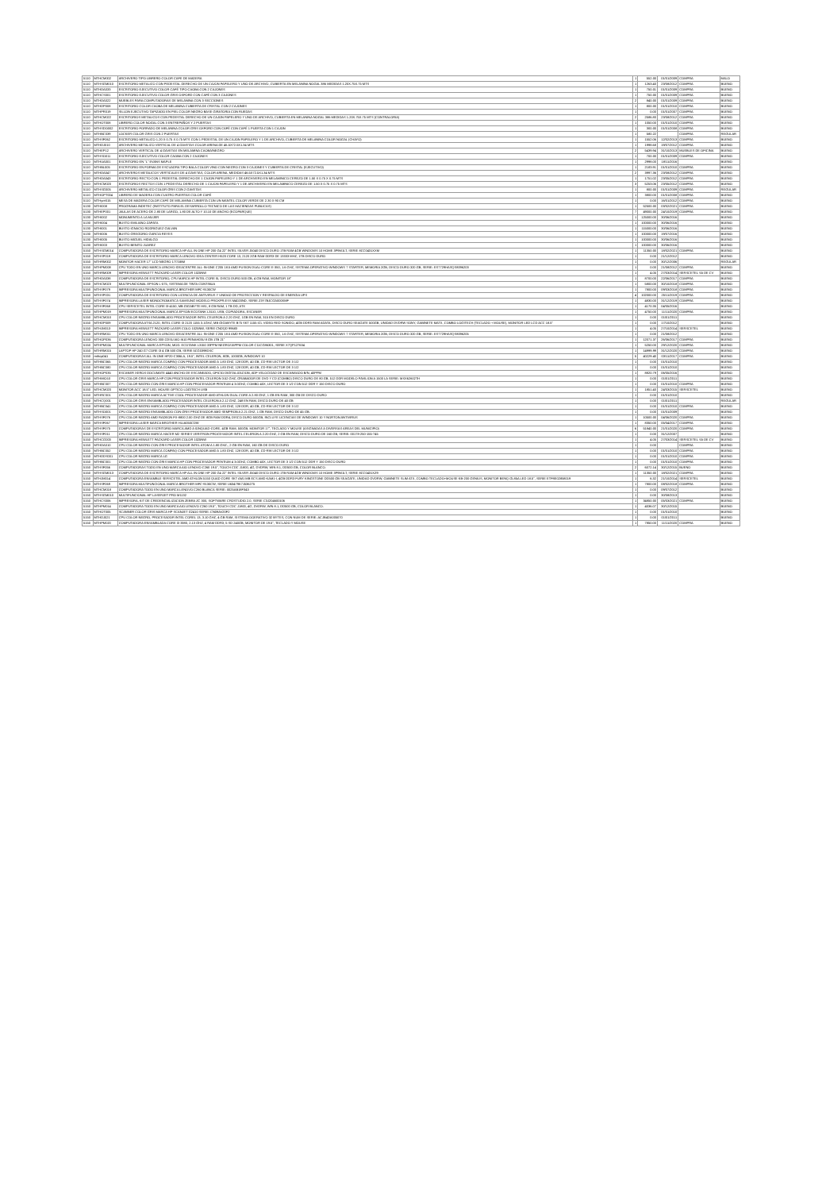| 5110 | MTHCM002 | ARCHIVERO TIPO LIBRERO COLOR CAFE DE MADERA | 1 | 552.00 | 01/01/2009 | COMPRA | MALO |
| 5110 | MTHSGM010 | ESCRITORIO METALICO CON PEDESTAL DERECHO DE UN CAJON PAPELERO Y UNO DE ARCHIVO, CUBIERTA EN MELANINA NOGAL 386 MEDIDAS 1.20X.75X.75 MTS | 1 | 1263.40 | 23/08/2012 | COMPRA | BUENO |
| 5110 | MTHDA033 | ESCRITORIO EJECUTIVO COLOR CAFÉ TIPO CAOBA CON 2 CAJONES | 1 | 750.01 | 01/01/2009 | COMPRA | BUENO |
| 5110 | MTHCS001 | ESCRITORIO EJECUTIVO COLOR GRIS OXFORD CON CAFÉ CON 3 CAJONES | 1 | 750.00 | 01/01/2009 | COMPRA | BUENO |
| 5110 | MTHDA022 | MUEBLES PARA COMPUTADORAS DE MELANINA CON 3 SECCIONES | 2 | 840.00 | 01/01/2009 | COMPRA | BUENO |
| 5110 | MTHDP008 | ESCRITORIO COLOR CAOBA DE MELANINA CUBIERTA DE CRISTAL CON 2 CAJONES | 1 | 800.00 | 01/01/2010 | COMPRA | BUENO |
| 5110 | MTHPR019 | SILLON EJECUTIVO TAPIZADO EN PIEL COLOR NEGRO BASE GIRATORIA CON RUEDAS | 1 | 0.00 | 01/01/2007 | COMPRA | BUENO |
| 5110 | MTHCM022 | ESCRITORIOS METALICOS CON PEDESTAL DERECHO DE UN CAJON PAPELERO Y UNO DE ARCHIVO, CUBIERTA EN MELANINA NOGAL 386 MEDIDAS 1.20X.75X.75 MTS (CONTRALORIA) | 2 | 2586.80 | 23/08/2012 | COMPRA | BUENO |
| 5110 | MTHOT008 | LIBRERO COLOR NOGAL CON 3 ENTREPAÑOS Y 2 PUERTAS | 1 | 1050.00 | 01/01/2010 | COMPRA | BUENO |
| 5110 | MTHSDO002 | ESCRITORIO FORRADO DE MELANINA COLOR GRIS OXFORD CON CAFÉ CON CAFÉ 1 PUERTA CON 1 CAJON | 1 | 300.00 | 01/01/2008 | COMPRA | BUENO |
| 5110 | MTHBC039 | LOCKER COLOR GRIS CON 2 PUERTAS | 1 | 580.22 | | COMPRA | REGULAR |
| 5110 | MTHSF062 | ESCRITORIO METALICO 1.20 X 0.75 X 0.75 MTS CON 1 PEDESTAL DE UN CAJON PAPELERO Y 1 DE ARCHIVO, CUBIERTA DE MELANINA COLOR NOGAL (CHAYO) | 1 | 1552.06 | 12/02/2013 | COMPRA | BUENO |
| 5110 | MTHDJ010 | ARCHIVERO METALICO VERTICAL DE 4 GAVETAS COLOR ARENA DE 46.5X72.5X1.34 MTS | 1 | 1998.68 | 19/07/2012 | COMPRA | BUENO |
| 5110 | MTHEP12 | ARCHIVERO VERTICAL DE 4 GAVETAS EN MELAMINA CAOBA/NEGRO | 2 | 5439.94 | 31/10/2013 | MUEBLES DE OFICINA | BUENO |
| 5110 | MTHSO011 | ESCRITORIO EJECUTIVO COLOR CAOBA CON 2 CAJONES | 1 | 700.00 | 01/01/2009 | COMPRA | BUENO |
| 5110 | MTHUA001 | ESCRITORIO EN "L" EVANS MAPLE | 1 | 2998.00 | 18/11/2016 | | BUENO |
| 5110 | MTHBL005 | ESCRITORIO EN FORMA DE ESCUADRA TIPO BALA COLOR VINO CON NEGRO CON 3 CAJONES Y CUBIERTA DE CRISTAL (EJECUTIVO) | 1 | 2183.91 | 01/01/2010 | COMPRA | BUENO |
| 5110 | MTHDA047 | ARCHIVEROS METALICOS VERTICALES DE 4 GAVETAS, COLOR ARENA, MEDIDAS 46.5X72.5X1.34 MTS | 2 | 3997.36 | 23/08/2012 | COMPRA | BUENO |
| 5110 | MTHDA043 | ESCRITORIO RECTO CON 1 PEDESTAL DERECHO DE 1 CAJON PAPELERO Y 1 DE ARCHIVERO EN MELAMINICO CEREZO DE 1.50 X 0.75 X 0.75 MTS | 1 | 1751.02 | 23/05/2012 | COMPRA | BUENO |
| 5110 | MTHCM020 | ESCRITORIOS RECTOS CON 1 PEDESTAL DERECHO DE 1 CAJON PAPELERO Y 1 DE ARCHIVERO EN MELAMINICO CEREZO DE 1.50 X 0.75 X 0.75 MTS | 3 | 5253.06 | 23/05/2012 | COMPRA | BUENO |
| 5110 | MTHSG005 | ARCHIVERO METALICO COLOR GRIS CON 2 GAVETAS | 1 | 800.00 | 01/01/2009 | COMPRA | REGULAR |
| 5110 | MTHOPT004 | LIBRERO DE MADERA CON CUATRO PUERTAS COLOR CAFÉ | 1 | 3800.00 | 01/01/2008 | COMPRA | BUENO |
| 5110 | MTHyre015 | MESA DE MADERA COLOR CAFÉ DE MELAMINA CUBIERTA CON UN MANTEL COLOR VERDE DE 2.30 X 90 CM | 1 | 0.00 | 16/01/2012 | COMPRA | BUENO |
| 5130 | MTHI008 | PROGRAMA INDETEC (INSTITUTO PARA EL DESARROLLO TECNICO DE LAS HACIENDAS PUBLICAS) | 1 | 52500.00 | 03/02/2021 | COMPRA | BUENO |
| 5130 | MTHEP001 | JAULAS DE ACERO DE 2.80 DE LARGO, 1.80 DE ALTO Y 10.10 DE ANCHO (ECOPARQUE) | 7 | 49000.00 | 24/10/2019 | COMPRA | BUENO |
| 5130 | MTHI002 | MONUMENTO A LA MUJER | 1 | 125000.00 | 30/06/2016 | | BUENO |
| 5130 | MTHI004 | BUSTO EMILIANO ZAPATA | 1 | 100000.00 | 30/06/2016 | | BUENO |
| 5130 | MTHI001 | BUSTO IGNACIO RODRIGUEZ GALVAN | 1 | 115000.00 | 30/06/2016 | | BUENO |
| 5130 | MTHI006 | BUSTO GREGORIO GARCIA REYES | 1 | 100000.00 | 19/07/2016 | | BUENO |
| 5130 | MTHI005 | BUSTO MIGUEL HIDALGO | 1 | 100000.00 | 30/06/2016 | | BUENO |
| 5130 | MTHI003 | BUSTO BENITO JUAREZ | 1 | 100000.00 | 30/06/2016 | | BUENO |
| 5150 | MTHSGM014 | COMPUTADORA DE ESCRITORIO MARCA HP ALL IN ONE HP 200 G4 22" INTEL SILVER J5040 DISCO DURO 1TB RAM 4GB WINDOWS 10 HOME 3P9M1LT, SERIE 8CC0431XXM | 1 | 11350.00 | 18/02/2021 | COMPRA | BUENO |
| 5150 | MTHSP019 | COMPUTADORA DE ESCRITORIO MARCA LENOVO IDEA CENTER H520 CORE 13, 2120 2GB RAM DDR3 DE 13333 MHZ, 1TB DISCO DURO | 1 | 0.00 | 21/12/2012 | | BUENO |
| 5150 | MTHRM002 | MONITOR HACER 17" LCD NEGRO 17/7ABM | 1 | 0.00 | 30/12/2006 | | REGULAR |
| 5150 | MTHPM008 | CPU TODO EN UNO MARCA LENOVO IDEACENTRE ALL-IN-ONE C205 18.5 AMD FUSION DUAL-CORE E-350, 1.6 GHZ, SISTEMA OPERATIVO WINDOWS 7 STARTER, MEMORIA 2GB, DISCO DURO 320 GB, SERIE: ES7729HASQS8096203 | 1 | 0.00 | 21/08/2012 | COMPRA | BUENO |
| 5150 | MTHRM009 | IMPRESORA HEWLETT PACKARD LASER COLOR 1025NW | 1 | 4.05 | 27/03/2014 | SERSCETEL SA DE CV | BUENO |
| 5150 | MTHDA038 | COMPUTADORA DE ESCRITORIO, CPU MARCA HP INTEL CORE I5, DISCO DURO 500 GB, 4 GB RAM, MONITOR 18" | 1 | 8700.00 | 22/06/2017 | COMPRA | BUENO |
| 5150 | MTHCM023 | MULTIFUNCIONAL EPSON L-575, SISTEMA DE TINTA CONTINUA | 1 | 5800.00 | 30/10/2018 | COMPRA | BUENO |
| 5150 | MTHSF079 | IMPRESORA MULTIFUNCIONAL MARCA BROTHER MFC-9130CW | 1 | 7800.00 | 09/03/2018 | COMPRA | BUENO |
| 5150 | MTHSP031 | COMPUTADORA DE ESCRITORIO CON LICENCIA DE ANTIVIRUS Y UNIDAD DE PROTECCION Y RESPALDO DE ENERGIA UPS | 4 | 102000.00 | 25/11/2019 | COMPRA | BUENO |
| 5150 | MTHSF074 | IMPRESORA LASER MONOCROMATICA SAMSUNG MODELO PROXPR.ESS M4020ND, SERIE Z3Y7BJCGA000XMF | 1 | 4830.00 | 31/12/2019 | COMPRA | BUENO |
| 5150 | MTHSF068 | CPU SERSCETEL INTEL CORE I3-4150, MB GIGABYTE H81, 8 GB RAM, 1 TB DD, ATX | 1 | 4170.35 | 04/05/2016 | | BUENO |
| 5150 | MTHPM019 | IMPRESORA MULTIFUNCIONAL MARCA EPSON ECOTANK L3110, USB, COPIADORA, ESCANER | 1 | 4750.00 | 11/11/2020 | COMPRA | BUENO |
| 5150 | MTHCM010 | CPU COLOR NEGRO ENSAMBLADO PROCESADOR INTEL CELERON A 2.20 GHZ, 1GB EN RAM, 315 EN DISCO DURO | 1 | 0.00 | 01/01/2011 | | BUENO |
| 5150 | MTHDP009 | COMPUTADORA ATSA 2120, INTEL CORE I3 2120 1155 3.1GHZ, MB GIGABYTE B75 SKT 1155 ICL VIDEO RED SONIDO, 4GB DDR3 RAM ADATA, DISCO DURO SEAGATE 500GB, UNIDAD DVDRW SONY, GABINETE MATX, COMBO LOGITECH (TECLADO + MOUSE), MONITOR LED LCD ACC 18.5" | 1 | 0.00 | 17/10/2012 | | BUENO |
| 5150 | MTHJM013 | IMPRESORA HEWLETT PACKARD LASER COLO 1025NW, SERIE CNDQD 99683 | 1 | 4.05 | 27/10/2014 | SERSCETEL | BUENO |
| 5150 | MTHRM011 | CPU TODO EN UNO MARCA LENOVO IDEACENTRE ALL-IN-ONE C205 18.5 AMD FUSION DUAL-CORE E-350, 1.6 GHZ, SISTEMA OPERATIVO WINDOWS 7 STARTER, MEMORIA 2GB, DISCO DURO 320 GB, SERIE: ES7729HASQS8096205 | 1 | 0.00 | 21/08/2012 | | BUENO |
| 5150 | MTHOP036 | COMPUTADORA LENOVO 300-22ISU AIO I610 PENAH03U 8 GB 1TB 21" | 1 | 12071.37 | 26/06/2017 | COMPRA | BUENO |
| 5150 | MTHPM024 | MULTIFUNCIONAL MARCA EPSON, MOD. ECOTANK L3150 33PPM NEGRO/15PPM COLOR C11CG86301, SERIE X7QP127634 | 1 | 5250.00 | 29/12/2020 | COMPRA | BUENO |
| 5150 | MTHRM015 | LAPTOP HP 240 G7 CORE I3 4 GB 500 GB, SERIE 5CG0398DXC | 1 | 14999.99 | 31/12/2020 | COMPRA | BUENO |
| 5150 | mthop041 | COMPUTADORAS ALL IN ONE HP20-C306LA, 19.5", INTEL CELERON, 8GB, 1000GB, WINDOWS 10 | 5 | 40229.40 | 03/11/2017 | COMPRA | BUENO |
| 5150 | MTHBC065 | CPU COLOR NEGRO MARCA COMPAQ CON PROCESADOR AMD A 1.83 GHZ, 128 DDR, 40 GB, CD-RW LECTOR DE 3 1/2 | 1 | 0.00 | 01/01/2010 | | BUENO |
| 5150 | MTHBC080 | CPU COLOR NEGRO MARCA COMPAQ CON PROCESADOR AMD A 1.83 GHZ, 128 DDR, 40 GB, CD-RW LECTOR DE 3 1/2 | 1 | 0.00 | 01/01/2010 | | BUENO |
| 5150 | MTHOP035 | ESCANER XEROX DOCUMATE 4440 ANCHO DE ESCANEADO, OFICIO DIGITALIZACION, ADF VELOCIDAD DE ESCANEADO B/N, 40PPM | 1 | 8820.79 | 06/05/2016 | | BUENO |
| 5150 | MTHMIO10 | CPU COLOR GRIS MARCA HP CON PROCESADOR INTEL CELERON 3.52 GHZ, GRABADOR DE DVD Y CD (COMBO) DISCO DURO DE 80 GB, 512 DDR MODELO PAVILION A 1500 LA SERIE: MXX62602TH | 1 | 0.00 | 01/01/2011 | | BUENO |
| 5150 | MTHBC007 | CPU COLOR NEGRO CON GRIS MARCA HP CON PROCESADOR PENTIUM 4 3.0GHZ, COMBO 40X, LECTOR DE 3 1/2 CON 512 DDR Y 150 DISCO DURO | 1 | 0.00 | 01/01/2010 | COMPRA | BUENO |
| 5150 | MTHCM020 | MONITOR ACC 18.5" LED, MOUSE OPTICO LOGITECH USB | 1 | 1851.40 | 24/03/2015 | SERSCETEL | BUENO |
| 5150 | MTHRC001 | CPU COLOR NEGRO MARCA ACTIVE COOL PROCESADOR AMD ATHLON DUAL CORE A 2.80 GHZ, 1 GB EN RAM, 300 GB DE DISCO DURO | 1 | 0.00 | 01/01/2010 | | BUENO |
| 5150 | MTHCQ001 | CPU COLOR GRIS ENSAMBLADO PROCESADOR INTEL CELERON A 2.12 GHZ, 248 EN RAM, DISCO DURO DE 40 GB | 1 | 0.00 | 01/01/2011 | | REGULAR |
| 5150 | MTHBC041 | CPU COLOR NEGRO MARCA COMPAQ CON PROCESADOR AMD A 1.83 GHZ, 128 DDR, 40 GB, CD-RW LECTOR DE 3 1/2 | 1 | 0.00 | 01/01/2010 | COMPRA | BUENO |
| 5150 | MTHSO001 | CPU COLOR NEGRO ENSAMBLADO CON GRIS PROCESADOR AMD SEMPRON A 2.21 GHZ, 1 GB RAM, DISCO DURO DE 45 GB. | 1 | 0.00 | 01/01/2009 | | BUENO |
| 5150 | MTHSF076 | CPU COLOR NEGRO AMD RADEON FX-8800 2.00 GHZ DE 8GB RAM DDR4, DISCO DURO 500GB, INCLUYE LICENCIAS DE WINDOWS 10 Y NORTON ANTIVIRUS | 1 | 10500.00 | 04/06/2020 | COMPRA | BUENO |
| 5150 | MTHSF067 | IMPRESORA LASER MARCA BROTHER HLL6050CDW | 1 | 8350.00 | 05/04/2017 | COMPRA | BUENO |
| 5150 | MTHSF075 | COMPUTADORAS DE ESCRITORIO MARCA AMD A IONQUAD-CORE, 4GB RAM, 500GB, MONITOR 17", TECLADO Y MOUSE (ASIGNADAS A DIVERSAS AREAS DEL MUNICIPIO) | 6 | 51840.00 | 21/01/2020 | COMPRA | BUENO |
| 5150 | MTHSF011 | CPU COLOR NEGRO MARCA HACER M2 SERIES VERITRON PROCESADOR INTEL CELERON A 2.20 GHZ, 2 GB EN RAM, DISCO DURO DE 160 GB, SERIE: 00178-250-155-745 | 1 | 0.00 | 31/12/2007 | | BUENO |
| 5150 | MTHCG003 | IMPRESORA HEWLETT PACKARD LASER COLOR 1025NW | 1 | 4.05 | 27/03/2014 | SERSCETEL SA DE CV | BUENO |
| 5150 | MTHDA010 | CPU COLOR NEGRO CON GRIS PROCESADOR INTEL ATOM A 1.80 GHZ., 2 GB EN RAM, 160 GB DE DISCO DURO | 1 | 0.00 | | COMPRA | BUENO |
| 5150 | MTHBC052 | CPU COLOR NEGRO MARCA COMPAQ CON PROCESADOR AMD A 1.83 GHZ, 128 DDR, 40 GB, CD-RW LECTOR DE 3 1/2 | 1 | 0.00 | 01/01/2010 | COMPRA | BUENO |
| 5150 | MTHDDS001 | CPU COLOR NEGRO MARCA LG | 1 | 0.00 | 01/01/2010 | COMPRA | BUENO |
| 5150 | MTHBC001 | CPU COLOR NEGRO CON GRIS MARCA HP CON PROCESADOR PENTIUM 4 3.0GHZ, COMBO 40X, LECTOR DE 3 1/2 CON 512 DDR Y 150 DISCO DURO | 1 | 0.00 | 01/01/2010 | COMPRA | BUENO |
| 5150 | MTHSF056 | COMPUTADORAS TODO EN UNO MARCA AIO LENOVO C260 19.5", TOUCH CDC J1800, 4G, DVDRW, WIN 8.1, DD500 GB, COLOR BLANCO. | 2 | 6072.14 | 30/12/2015 | BUENO | BUENO |
| 5150 | MTHSGM013 | COMPUTADORA DE ESCRITORIO MARCA HP ALL IN ONE HP 200 G4 22" INTEL SILVER J5040 DISCO DURO 1TB RAM 4GB WINDOWS 10 HOME 3P9M1LT, SERIE 8CC0431XZ9 | 1 | 11350.00 | 18/02/2021 | COMPRA | BUENO |
| 5150 | MTHJM014 | COMPUTADORA ENSAMBLE SERSCETEL AMD ATHLON 5150 QUAD CORE SKT AM1 MB ECS AMD KAM1-I, 4GB DDR3 FURY KINGSTONE DD500 GB SEAGATE, UNIDAD DVDRW, GABINETE SLIM ATX, COMBO TECLADO+MOUSE KB-200 GENIUS, MONITOR BENQ GL85A LED 18.5", SERIE ETF8E02858019 | 1 | 6.32 | 21/10/2014 | SERSCETEL | BUENO |
| 5150 | MTHSF069 | IMPRESORA MULTIFUNCIONAL MARCA BROTHER MFC-9130CW, SERIE U63479K7J536275 | 1 | 7800.00 | 08/02/2018 | COMPRA | BUENO |
| 5150 | MTHCM018 | COMPUTADORA TODO EN UNO MARCA LENOVO C260 BLANCA SERIE: 0025AB18F343 | 1 | 0.00 | 09/07/2012 | | BUENO |
| 5150 | MTHSGM010 | MULTIFUNCIONAL HP LASERJET PRO M1132 | 1 | 0.00 | 30/08/2013 | | BUENO |
| 5150 | MTHCS006 | IMPRESORA, KIT DE CREDENCIALIZACION ZEBRA ZC 300, SOFTWARE CRDSTUDIO 2.0, SERIE C3J204600106 | 1 | 34850.00 | 05/03/2021 | COMPRA | BUENO |
| 5150 | MTHPM014 | COMPUTADORA TODO EN UNO MARCA AIO LENOVO C260 19.5", TOUCH CDC J1800, 4G, DVDRW, WIN 8.1, DD500 GB, COLOR BLANCO. | 1 | 4036.07 | 30/12/2015 | | BUENO |
| 5150 | MTHOT005 | SCANNER COLOR GRIS MARCA HP SCANJET G2410 SERIE: CN09AV20F2 | 1 | 0.00 | 01/01/2010 | | BUENO |
| 5150 | MTHDJ021 | CPU COLOR NEGRO, PROCESADOR INTEL COREL 13, 3.10 GHZ, 4 GB RAM, SISTEMA OOERATIVO 32 BYTES, CON NUM DE SERIE: ACJB4DA005070 | 1 | 0.00 | 01/01/2011 | | BUENO |
| 5150 | MTHPM020 | COMPUTADORA ENSAMBLADA CORE I3 3380, 2.13 GHZ, 4 RAM DDR3, 5 SD 240GB, MONITOR DE 19.5", TECLADO Y MOUSE | 1 | 7850.00 | 11/11/2020 | COMPRA | BUENO |